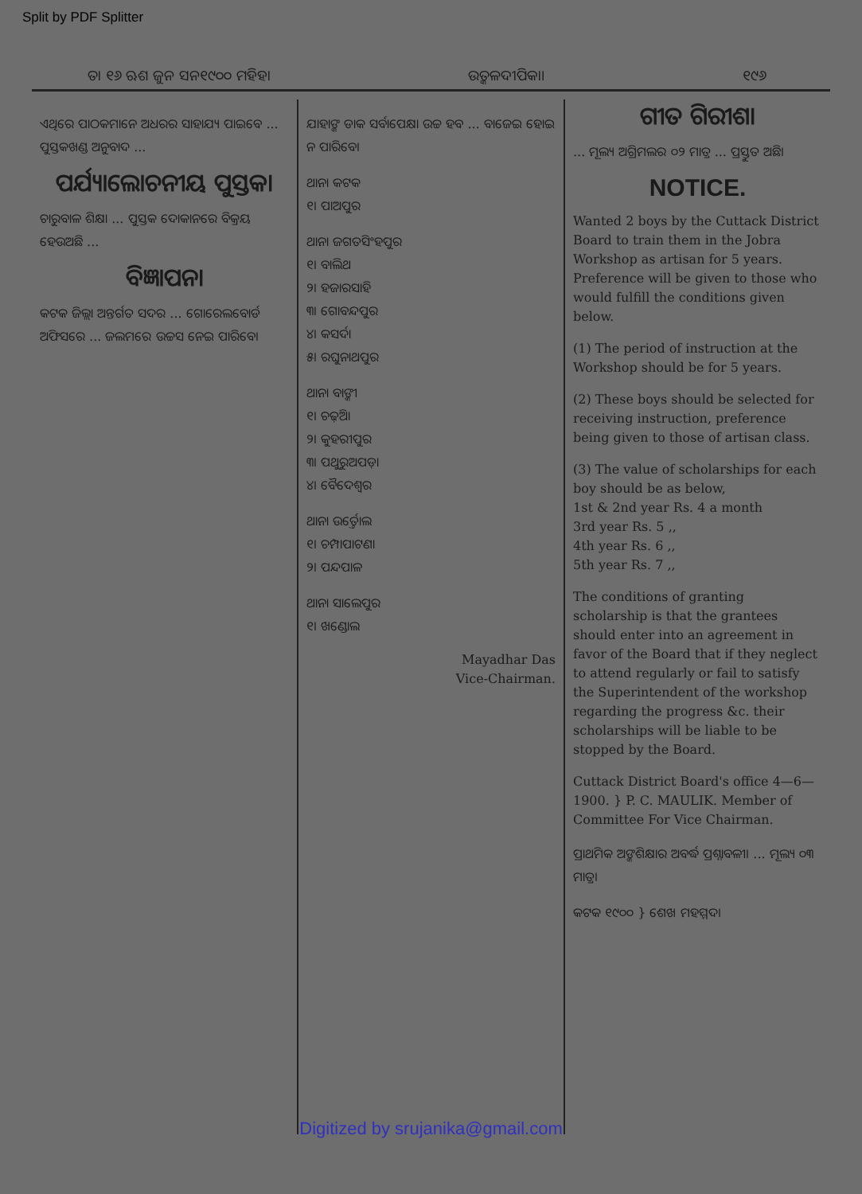Split by PDF Splitter
ତା ୧୬ ଋଶ ଜୁନ ସନ୧୯୦୦ ମହିହା ଉତ୍କଳଦୀପିକା। ୧୯୬
ଏଥିରେ ପାଠକମାନେ ଅଧରର ସାହାଯ୍ୟ ପାଇବେ ... ପୁସ୍ତକଖଣ୍ଡ ଅନୁବାଦ ...
ପର୍ଯ୍ୟାଲୋଚନୀୟ ପୁସ୍ତକ।
ଚାରୁବାଳ ଶିକ୍ଷା ... ପୁସ୍ତକ ଦୋକାନରେ ବିକ୍ରୟ ହେଉଅଛି ...
ବିଜ୍ଞାପନ।
କଟକ ଜିଲ୍ଲା ଅନ୍ତର୍ଗତ ସଦର ... ଗୋରେଲବୋର୍ଡ ଅଫିସରେ ... ଜଲମରେ ଉଚ୍ଚସ ନେଇ ପାରିବେ।
ଯାହାଙ୍କ ଡାକ ସର୍ବାପେକ୍ଷା ଉଚ୍ଚ ହବ ... ବାଜେଇ ହୋଇ ନ ପାରିବେ।
ଥାନା କଟକ
୧। ପାଅପୁର
ଥାନା ଜଗତସିଂହପୁର
୧। ବାଲିଥ
୨। ହଜାରସାହି
୩। ଗୋବନ୍ଦପୁର
୪। କସର୍ଦା
୫। ରଘୁନାଥପୁର
ଥାନା ବାଙ୍କୀ
୧। ଚଢ଼ିଆ
୨। କୁହରୀପୁର
୩। ପଥୁରୁଅପଡ଼ା
୪। ବୈଦେଶ୍ୱର
ଥାନା ଉର୍ତ୍ତୋଲ
୧। ଚମ୍ପାପାଟଣା
୨। ପନ୍ଦପାଳ
ଥାନା ସାଲେପୁର
୧। ଖଣ୍ଡୋଲ
Mayadhar Das
Vice-Chairman.
ଗୀତ ଗିରୀଶ।
... ମୂଲ୍ୟ ଅଗ୍ରିମଲର ୦୨ ମାତ୍ର ... ପ୍ରସ୍ତୁତ ଅଛି।
NOTICE.
Wanted 2 boys by the Cuttack District Board to train them in the Jobra Workshop as artisan for 5 years. Preference will be given to those who would fulfill the conditions given below.
(1) The period of instruction at the Workshop should be for 5 years.
(2) These boys should be selected for receiving instruction, preference being given to those of artisan class.
(3) The value of scholarships for each boy should be as below,
1st & 2nd year Rs. 4 a month
3rd year Rs. 5 ,,
4th year Rs. 6 ,,
5th year Rs. 7 ,,
The conditions of granting scholarship is that the grantees should enter into an agreement in favor of the Board that if they neglect to attend regularly or fail to satisfy the Superintendent of the workshop regarding the progress &c. their scholarships will be liable to be stopped by the Board.
Cuttack District Board's office 4—6—1900. } P. C. MAULIK. Member of Committee For Vice Chairman.
ପ୍ରାଥମିକ ଅଙ୍କଶିକ୍ଷାର ଅବର୍ଦ୍ଧ ପ୍ରଶ୍ନାବଳୀ। ... ମୂଲ୍ୟ ୦୩ ମାତ୍ର।
କଟକ ୧୯୦୦ } ଶେଖ ମହମ୍ମଦ।
Digitized by srujanika@gmail.com